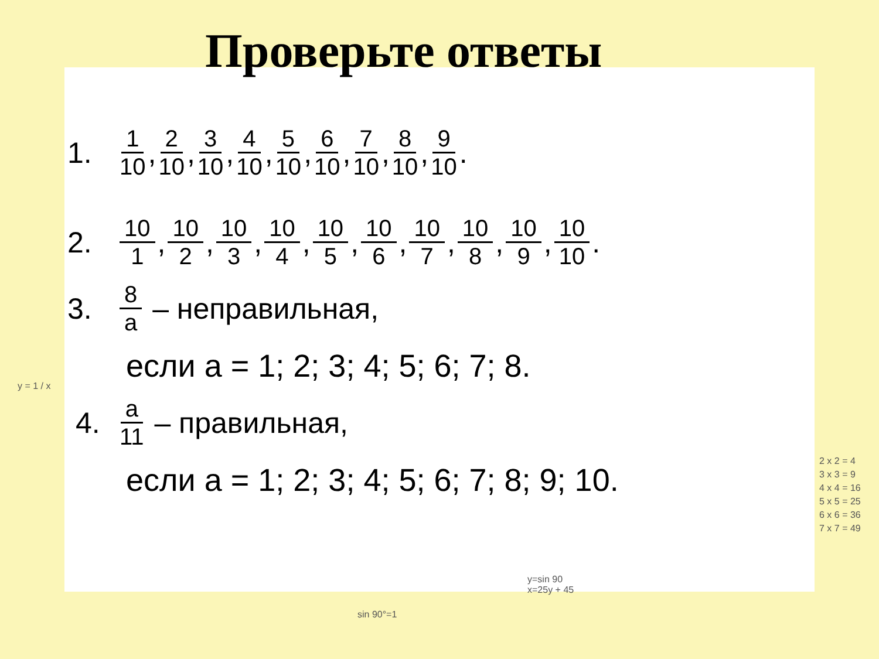Проверьте ответы
1. 1 10, 2 10, 3 10, 4 10, 5 10, 6 10, 7 10, 8 10, 9 10.
2. 10 1, 10 2, 10 3, 10 4, 10 5, 10 6, 10 7, 10 8, 10 9, 10 10.
3. 8 a – неправильная,
если а = 1; 2; 3; 4; 5; 6; 7; 8.
4. a 11 – правильная,
если а = 1; 2; 3; 4; 5; 6; 7; 8; 9; 10.
y = 1 / x
2 x 2 = 4
3 x 3 = 9
4 x 4 = 16
5 x 5 = 25
6 x 6 = 36
7 x 7 = 49
y=sin 90
x=25y + 45
sin 90°=1